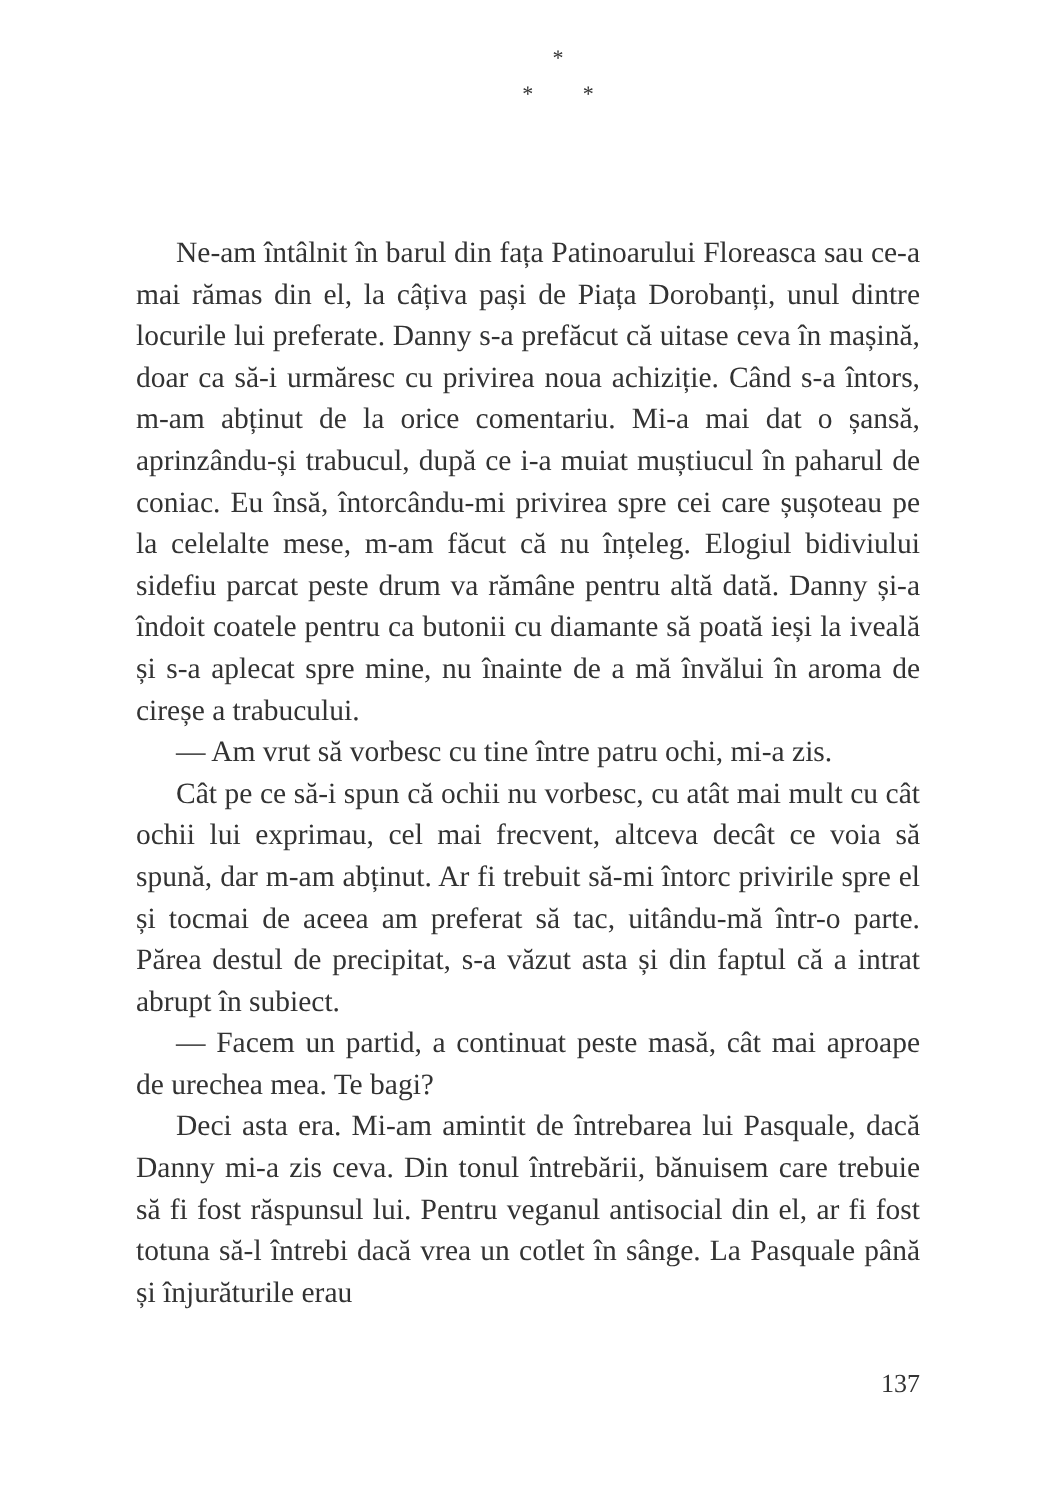*
* *
Ne-am întâlnit în barul din fața Patinoarului Floreasca sau ce-a mai rămas din el, la câțiva pași de Piața Dorobanți, unul dintre locurile lui preferate. Danny s-a prefăcut că uitase ceva în mașină, doar ca să-i urmăresc cu privirea noua achiziție. Când s-a întors, m-am abținut de la orice comentariu. Mi-a mai dat o șansă, aprinzându-și trabucul, după ce i-a muiat muștiucul în paharul de coniac. Eu însă, întorcându-mi privirea spre cei care șușoteau pe la celelalte mese, m-am făcut că nu înțeleg. Elogiul bidiviului sidefiu parcat peste drum va rămâne pentru altă dată. Danny și-a îndoit coatele pentru ca butonii cu diamante să poată ieși la iveală și s-a aplecat spre mine, nu înainte de a mă învălui în aroma de cireșe a trabucului.
— Am vrut să vorbesc cu tine între patru ochi, mi-a zis.
Cât pe ce să-i spun că ochii nu vorbesc, cu atât mai mult cu cât ochii lui exprimau, cel mai frecvent, altceva decât ce voia să spună, dar m-am abținut. Ar fi trebuit să-mi întorc privirile spre el și tocmai de aceea am preferat să tac, uitându-mă într-o parte. Părea destul de precipitat, s-a văzut asta și din faptul că a intrat abrupt în subiect.
— Facem un partid, a continuat peste masă, cât mai aproape de urechea mea. Te bagi?
Deci asta era. Mi-am amintit de întrebarea lui Pasquale, dacă Danny mi-a zis ceva. Din tonul întrebării, bănuisem care trebuie să fi fost răspunsul lui. Pentru veganul antisocial din el, ar fi fost totuna să-l întrebi dacă vrea un cotlet în sânge. La Pasquale până și înjurăturile erau
137